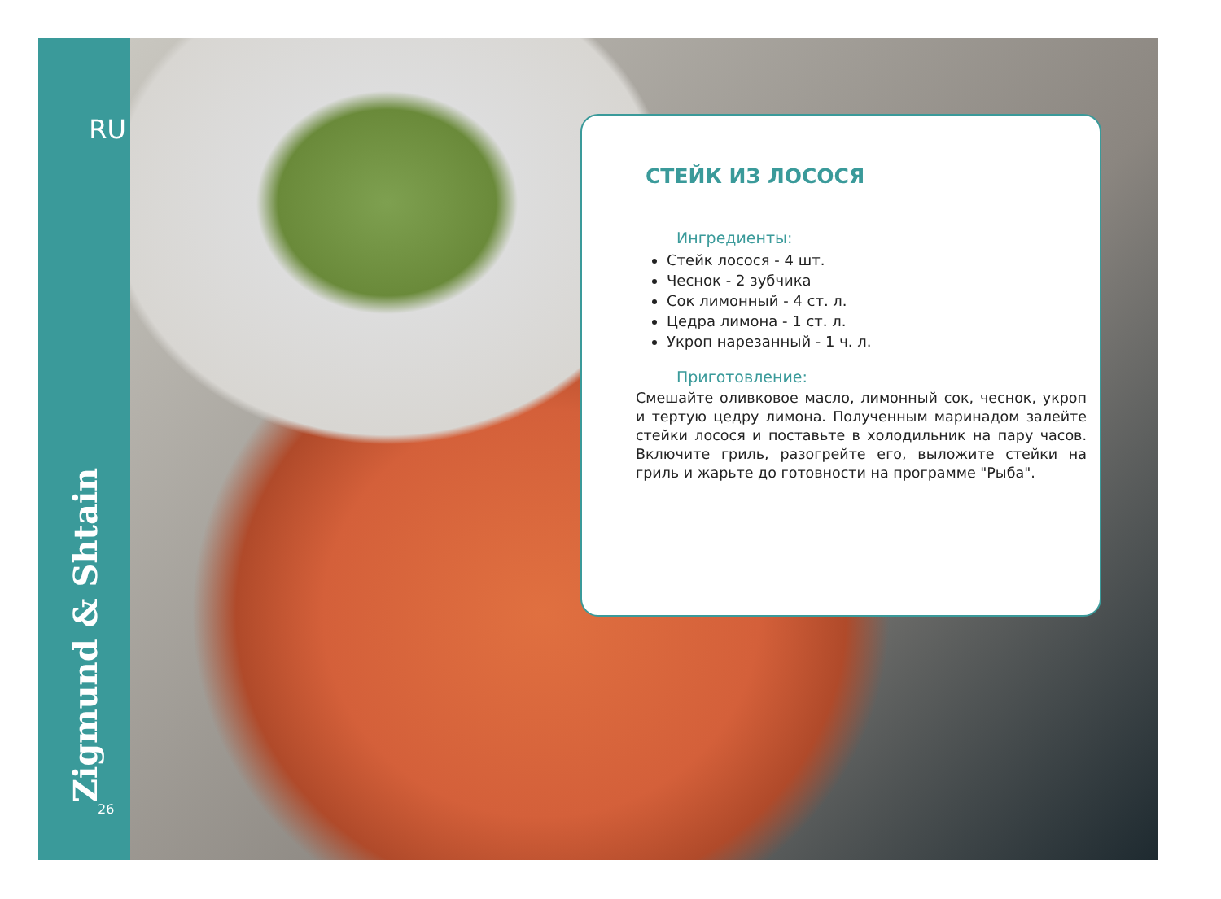RU
Zigmund & Shtain
26
СТЕЙК ИЗ ЛОСОСЯ
Ингредиенты:
Стейк лосося - 4 шт.
Чеснок - 2 зубчика
Сок лимонный - 4 ст. л.
Цедра лимона - 1 ст. л.
Укроп нарезанный - 1 ч. л.
Приготовление:
Смешайте оливковое масло, лимонный сок, чеснок, укроп и тертую цедру лимона. Полученным маринадом залейте стейки лосося и поставьте в холодильник на пару часов. Включите гриль, разогрейте его, выложите стейки на гриль и жарьте до готовности на программе "Рыба".